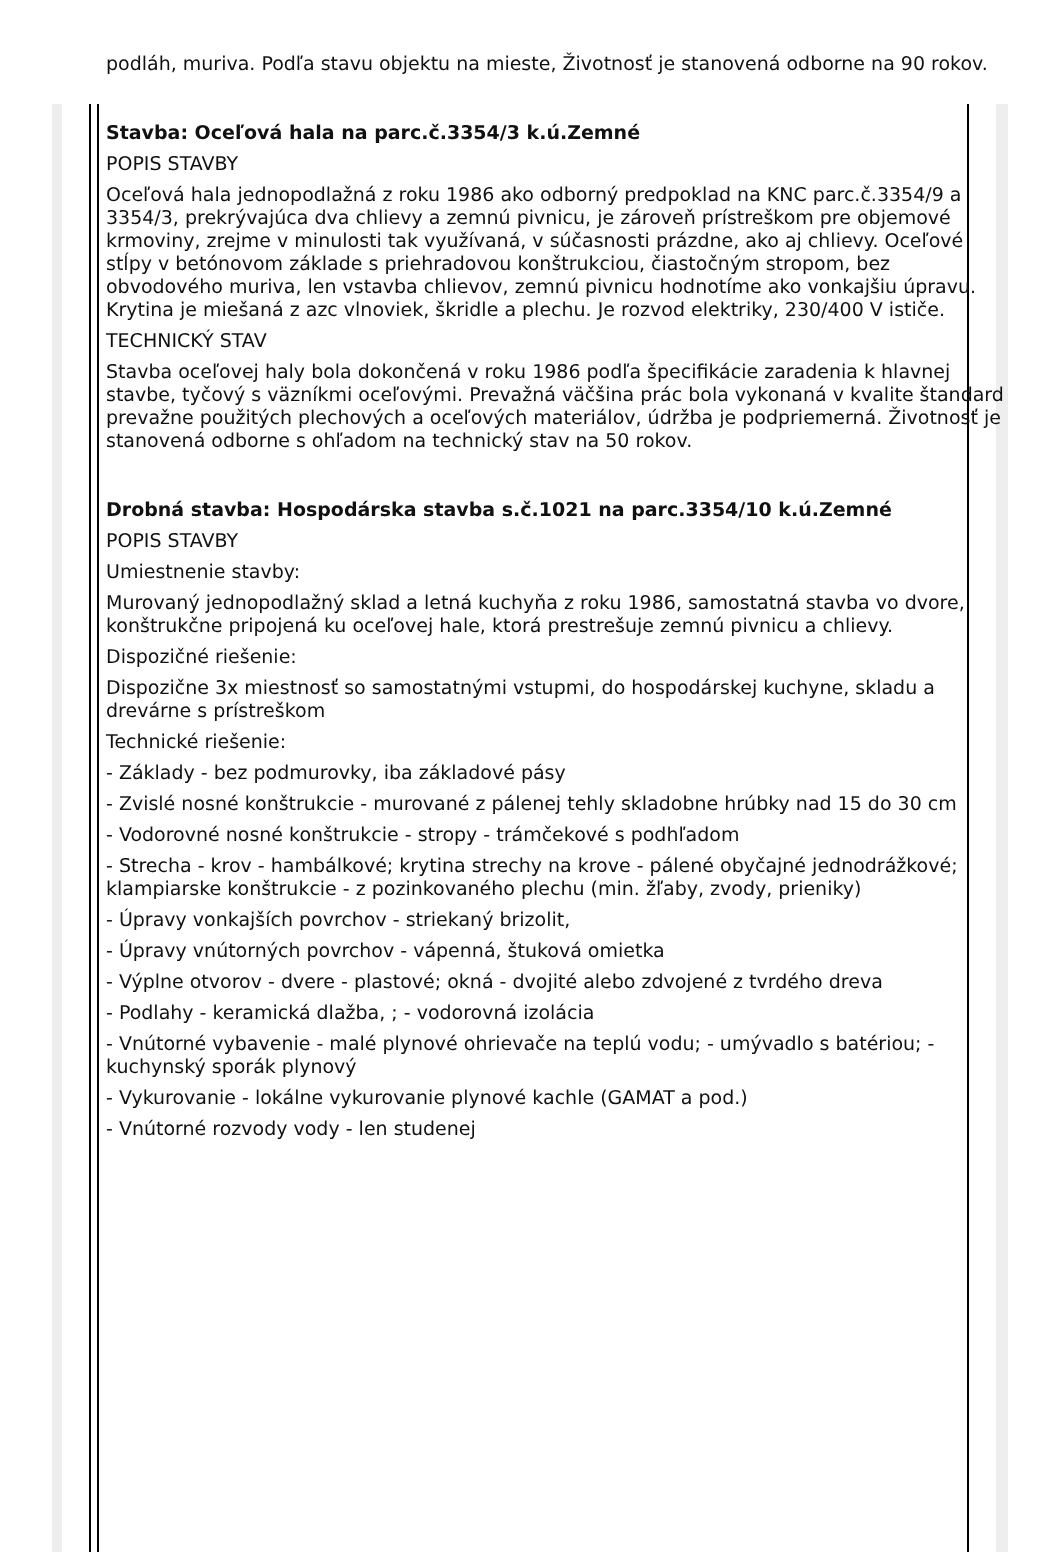podláh, muriva. Podľa stavu objektu na mieste, Životnosť je stanovená odborne na 90 rokov.
Stavba: Oceľová hala na parc.č.3354/3 k.ú.Zemné
POPIS STAVBY
Oceľová hala jednopodlažná z roku 1986 ako odborný predpoklad na KNC parc.č.3354/9 a 3354/3, prekrývajúca dva chlievy a zemnú pivnicu, je zároveň prístreškom pre objemové krmoviny, zrejme v minulosti tak využívaná, v súčasnosti prázdne, ako aj chlievy. Oceľové stĺpy v betónovom základe s priehradovou konštrukciou, čiastočným stropom, bez obvodového muriva, len vstavba chlievov, zemnú pivnicu hodnotíme ako vonkajšiu úpravu. Krytina je miešaná z azc vlnoviek, škridle a plechu. Je rozvod elektriky, 230/400 V ističe.
TECHNICKÝ STAV
Stavba oceľovej haly bola dokončená v roku 1986 podľa špecifikácie zaradenia k hlavnej stavbe, tyčový s väzníkmi oceľovými. Prevažná väčšina prác bola vykonaná v kvalite štandard prevažne použitých plechových a oceľových materiálov, údržba je podpriemerná. Životnosť je stanovená odborne s ohľadom na technický stav na 50 rokov.
Drobná stavba: Hospodárska stavba s.č.1021 na parc.3354/10 k.ú.Zemné
POPIS STAVBY
Umiestnenie stavby:
Murovaný jednopodlažný sklad a letná kuchyňa z roku 1986, samostatná stavba vo dvore, konštrukčne pripojená ku oceľovej hale, ktorá prestrešuje zemnú pivnicu a chlievy.
Dispozičné riešenie:
Dispozične 3x miestnosť so samostatnými vstupmi, do hospodárskej kuchyne, skladu a drevárne s prístreškom
Technické riešenie:
- Základy - bez podmurovky, iba základové pásy
- Zvislé nosné konštrukcie - murované z pálenej tehly skladobne hrúbky nad 15 do 30 cm
- Vodorovné nosné konštrukcie - stropy - trámčekové s podhľadom
- Strecha - krov - hambálkové; krytina strechy na krove - pálené obyčajné jednodrážkové; klampiarske konštrukcie - z pozinkovaného plechu (min. žľaby, zvody, prieniky)
- Úpravy vonkajších povrchov - striekaný brizolit,
- Úpravy vnútorných povrchov - vápenná, štuková omietka
- Výplne otvorov - dvere - plastové; okná - dvojité alebo zdvojené z tvrdého dreva
- Podlahy - keramická dlažba, ; - vodorovná izolácia
- Vnútorné vybavenie - malé plynové ohrievače na teplú vodu; - umývadlo s batériou; - kuchynský sporák plynový
- Vykurovanie - lokálne vykurovanie plynové kachle (GAMAT a pod.)
- Vnútorné rozvody vody - len studenej